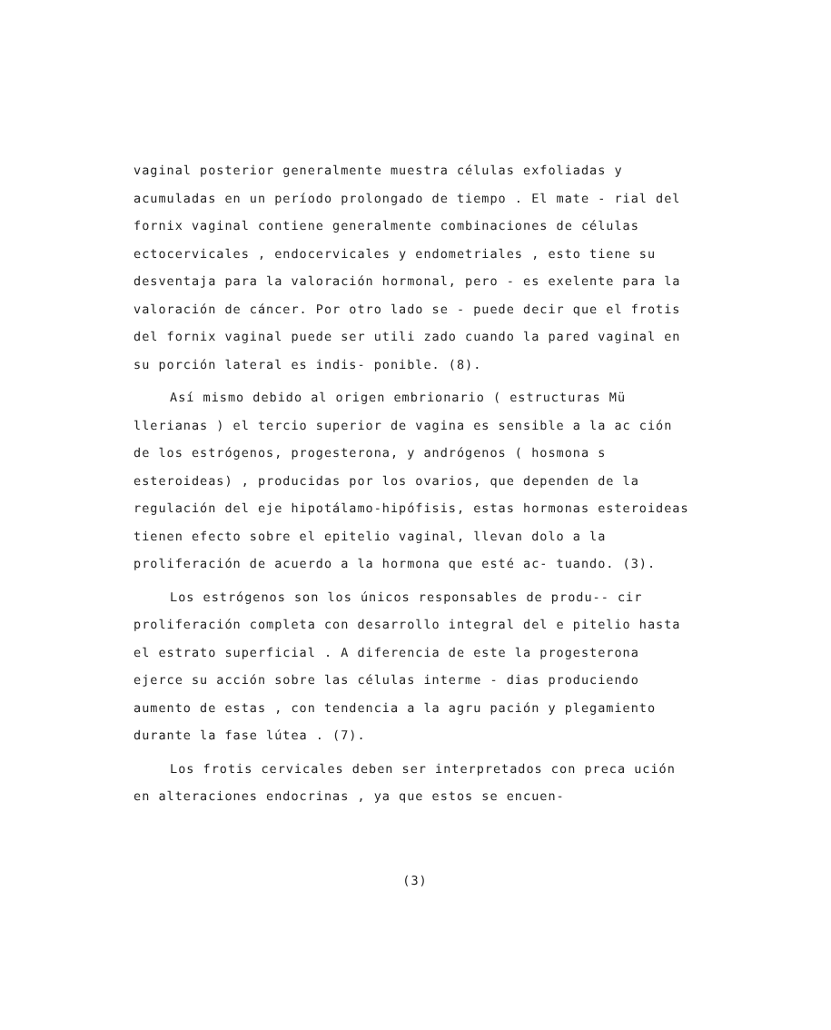vaginal posterior generalmente muestra células exfoliadas y acumuladas en un período prolongado de tiempo . El mate - rial del fornix vaginal contiene generalmente combinaciones de células ectocervicales , endocervicales y endometriales , esto tiene su desventaja para la valoración hormonal, pero - es exelente para la valoración de cáncer. Por otro lado se - puede decir que el frotis del fornix vaginal puede ser utili zado cuando la pared vaginal en su porción lateral es indis- ponible. (8).
Así mismo debido al origen embrionario ( estructuras Mü llerianas ) el tercio superior de vagina es sensible a la ac ción de los estrógenos, progesterona, y andrógenos ( hosmona s esteroideas) , producidas por los ovarios, que dependen de la regulación del eje hipotálamo-hipófisis, estas hormonas esteroideas tienen efecto sobre el epitelio vaginal, llevan dolo a la proliferación de acuerdo a la hormona que esté ac- tuando. (3).
Los estrógenos son los únicos responsables de produ-- cir proliferación completa con desarrollo integral del e pitelio hasta el estrato superficial . A diferencia de este la progesterona ejerce su acción sobre las células interme - dias produciendo aumento de estas , con tendencia a la agru pación y plegamiento durante la fase lútea . (7).
Los frotis cervicales deben ser interpretados con preca ución en alteraciones endocrinas , ya que estos se encuen-
(3)